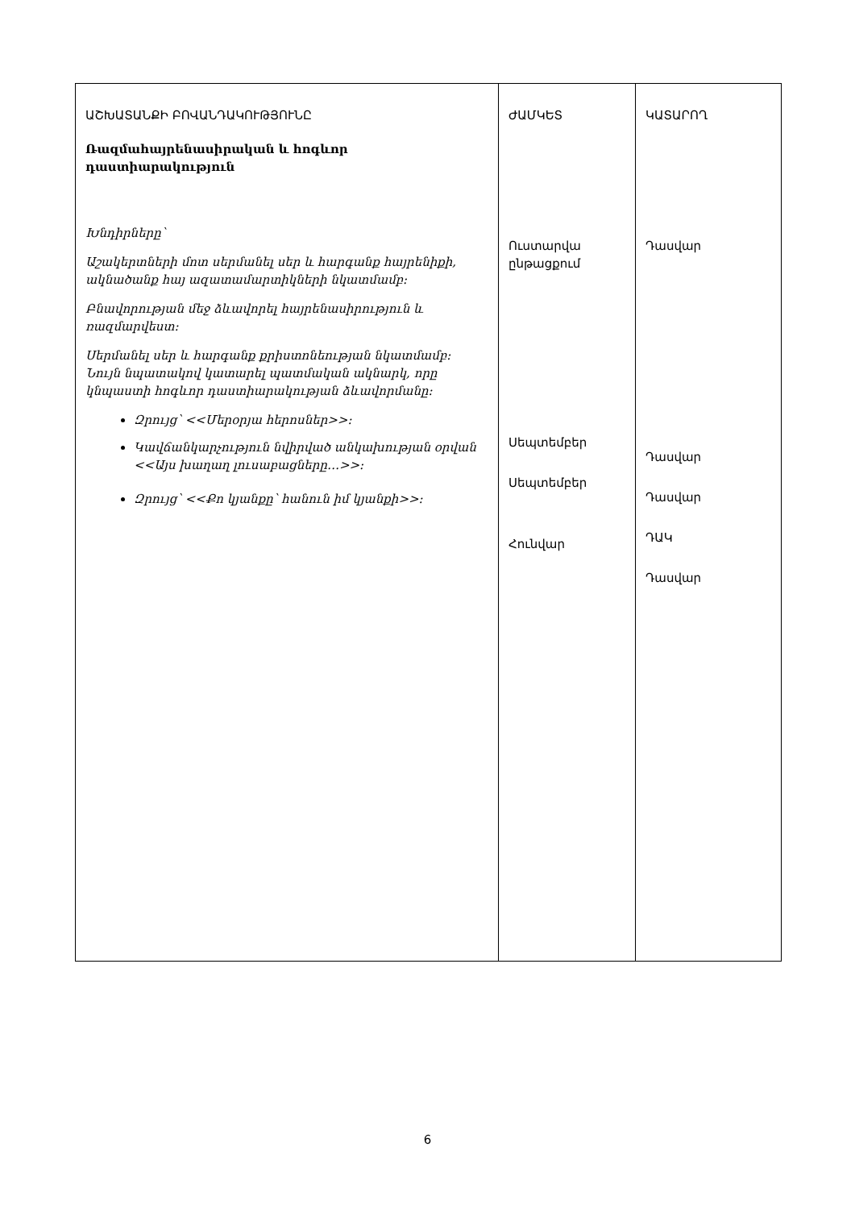| ԱՇԽԱՏԱՆՔԻ ԲՈՎԱՆԴԱԿՈՒԹՅՈՒՆԸ Ռազմահայրենասիրական և հոգևոր դաստիարակություն Խնդիրները՝ Աշակերտների մոտ սերմանել սեր և հարգանք հայրենիքի, ակնածանք հայ ազատամարտիկների նկատմամբ: Բնավորության մեջ ձևավորել հայրենասիրություն և ռազմարվեստ: Սերմանել սեր և հարգանք քրիստոնեության նկատմամբ: Նույն նպատակով կատարել պատմական ակնարկ, որը կնպաստի հոգևոր դաստիարակության ձևավորմանը: Զրույց՝ <<Մերօրյա հերոսներ>>: Կավճանկարչություն նվիրված անկախության օրվան <<Այս խաղաղ լուսաբացները…>>: Զրույց՝ <<Քո կյանքը՝ հանուն իմ կյանքի>>: | ԺԱՄԿԵՏ Ուստարվա ընթացքում Սեպտեմբեր Սեպտեմբեր Հունվար | ԿԱՏԱՐՈՂ Դասվար Դասվար Դասվար ԴԱԿ Դասվար |
6